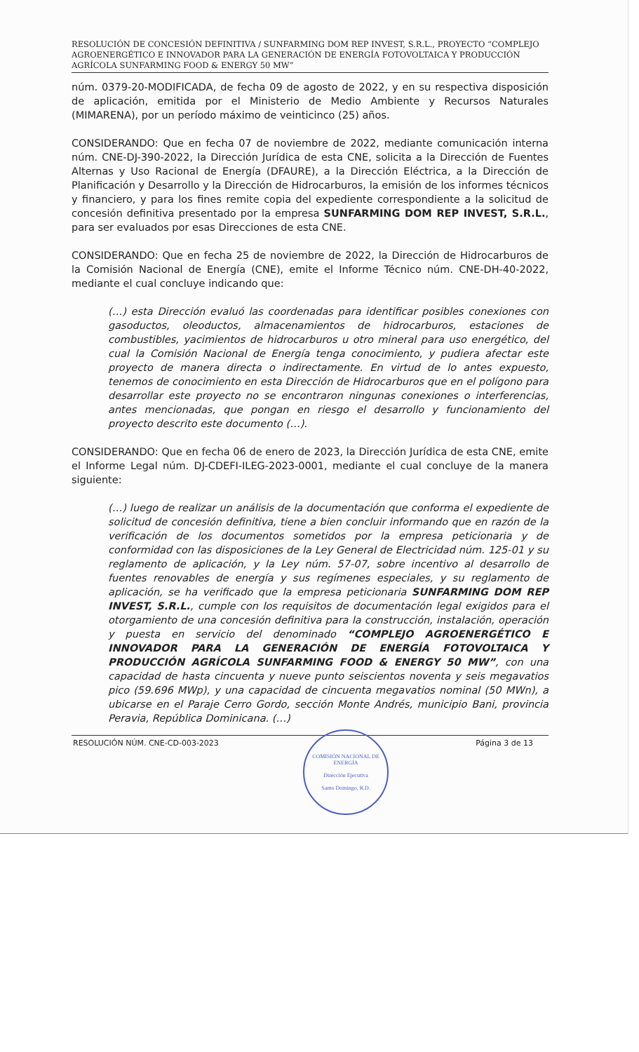RESOLUCIÓN DE CONCESIÓN DEFINITIVA / SUNFARMING DOM REP INVEST, S.R.L., PROYECTO “COMPLEJO AGROENERGÉTICO E INNOVADOR PARA LA GENERACIÓN DE ENERGÍA FOTOVOLTAICA Y PRODUCCIÓN AGRÍCOLA SUNFARMING FOOD & ENERGY 50 MW”
núm. 0379-20-MODIFICADA, de fecha 09 de agosto de 2022, y en su respectiva disposición de aplicación, emitida por el Ministerio de Medio Ambiente y Recursos Naturales (MIMARENA), por un período máximo de veinticinco (25) años.
CONSIDERANDO: Que en fecha 07 de noviembre de 2022, mediante comunicación interna núm. CNE-DJ-390-2022, la Dirección Jurídica de esta CNE, solicita a la Dirección de Fuentes Alternas y Uso Racional de Energía (DFAURE), a la Dirección Eléctrica, a la Dirección de Planificación y Desarrollo y la Dirección de Hidrocarburos, la emisión de los informes técnicos y financiero, y para los fines remite copia del expediente correspondiente a la solicitud de concesión definitiva presentado por la empresa SUNFARMING DOM REP INVEST, S.R.L., para ser evaluados por esas Direcciones de esta CNE.
CONSIDERANDO: Que en fecha 25 de noviembre de 2022, la Dirección de Hidrocarburos de la Comisión Nacional de Energía (CNE), emite el Informe Técnico núm. CNE-DH-40-2022, mediante el cual concluye indicando que:
(…) esta Dirección evaluó las coordenadas para identificar posibles conexiones con gasoductos, oleoductos, almacenamientos de hidrocarburos, estaciones de combustibles, yacimientos de hidrocarburos u otro mineral para uso energético, del cual la Comisión Nacional de Energía tenga conocimiento, y pudiera afectar este proyecto de manera directa o indirectamente. En virtud de lo antes expuesto, tenemos de conocimiento en esta Dirección de Hidrocarburos que en el polígono para desarrollar este proyecto no se encontraron ningunas conexiones o interferencias, antes mencionadas, que pongan en riesgo el desarrollo y funcionamiento del proyecto descrito este documento (…).
CONSIDERANDO: Que en fecha 06 de enero de 2023, la Dirección Jurídica de esta CNE, emite el Informe Legal núm. DJ-CDEFI-ILEG-2023-0001, mediante el cual concluye de la manera siguiente:
(…) luego de realizar un análisis de la documentación que conforma el expediente de solicitud de concesión definitiva, tiene a bien concluir informando que en razón de la verificación de los documentos sometidos por la empresa peticionaria y de conformidad con las disposiciones de la Ley General de Electricidad núm. 125-01 y su reglamento de aplicación, y la Ley núm. 57-07, sobre incentivo al desarrollo de fuentes renovables de energía y sus regímenes especiales, y su reglamento de aplicación, se ha verificado que la empresa peticionaria SUNFARMING DOM REP INVEST, S.R.L., cumple con los requisitos de documentación legal exigidos para el otorgamiento de una concesión definitiva para la construcción, instalación, operación y puesta en servicio del denominado “COMPLEJO AGROENERGÉTICO E INNOVADOR PARA LA GENERACIÓN DE ENERGÍA FOTOVOLTAICA Y PRODUCCIÓN AGRÍCOLA SUNFARMING FOOD & ENERGY 50 MW”, con una capacidad de hasta cincuenta y nueve punto seiscientos noventa y seis megavatios pico (59.696 MWp), y una capacidad de cincuenta megavatios nominal (50 MWn), a ubicarse en el Paraje Cerro Gordo, sección Monte Andrés, municipio Bani, provincia Peravia, República Dominicana. (…)
RESOLUCIÓN NÚM. CNE-CD-003-2023 Página 3 de 13
COMISIÓN NACIONAL DE ENERGÍA
Dirección Ejecutiva
Santo Domingo, R.D.